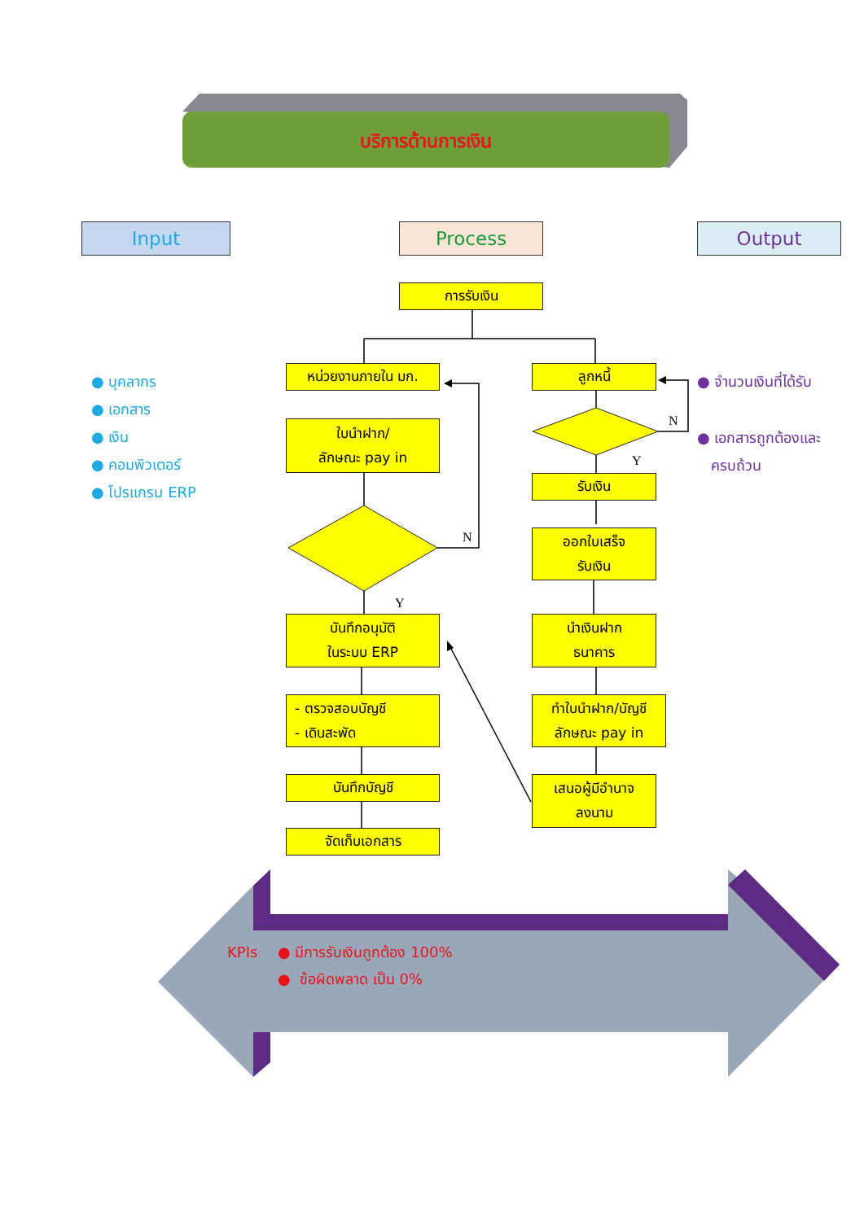N
Y
N
Y
บริการด้านการเงิน
Input Process Output
การรับเงิน
● บุคลากร
● เอกสาร
● เงิน
● คอมพิวเตอร์
● โปรแกรม ERP
หน่วยงานภายใน มก.
ใบนำฝาก/
ลักษณะ pay in
บันทึกอนุมัติ
ในระบบ ERP
- ตรวจสอบบัญชี
- เดินสะพัด
บันทึกบัญชี
จัดเก็บเอกสาร
ลูกหนี้
รับเงิน
ออกใบเสร็จ
รับเงิน
นำเงินฝาก
ธนาคาร
ทำใบนำฝาก/บัญชี
ลักษณะ pay in
เสนอผู้มีอำนาจ
ลงนาม
● จำนวนเงินที่ได้รับ
● เอกสารถูกต้องและ
ครบถ้วน
KPIs ● มีการรับเงินถูกต้อง 100%
● ข้อผิดพลาด เป็น 0%